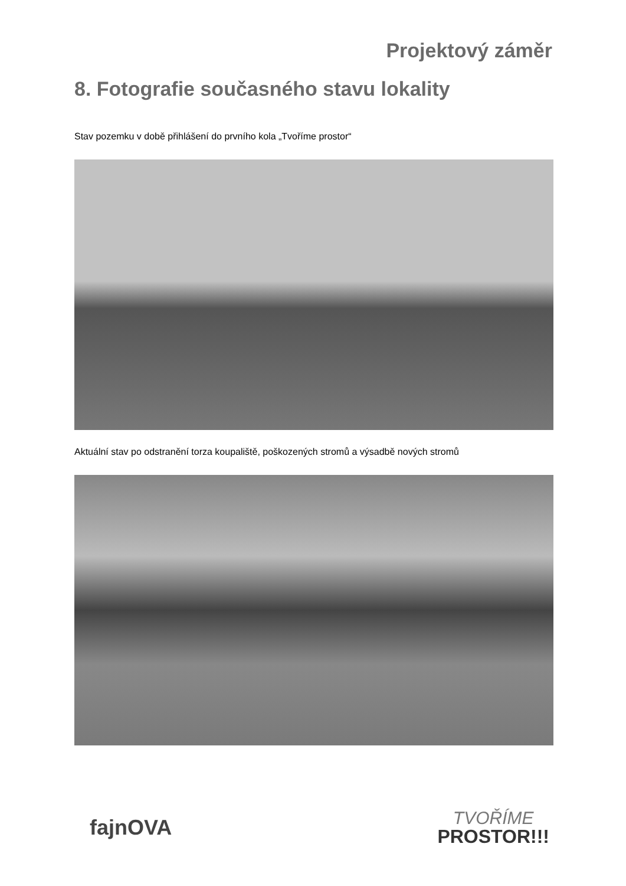Projektový záměr
8. Fotografie současného stavu lokality
Stav pozemku v době přihlášení do prvního kola „Tvoříme prostor“
Aktuální stav po odstranění torza koupaliště, poškozených stromů a výsadbě nových stromů
fajnOVA
TVOŘÍME
PROSTOR!!!